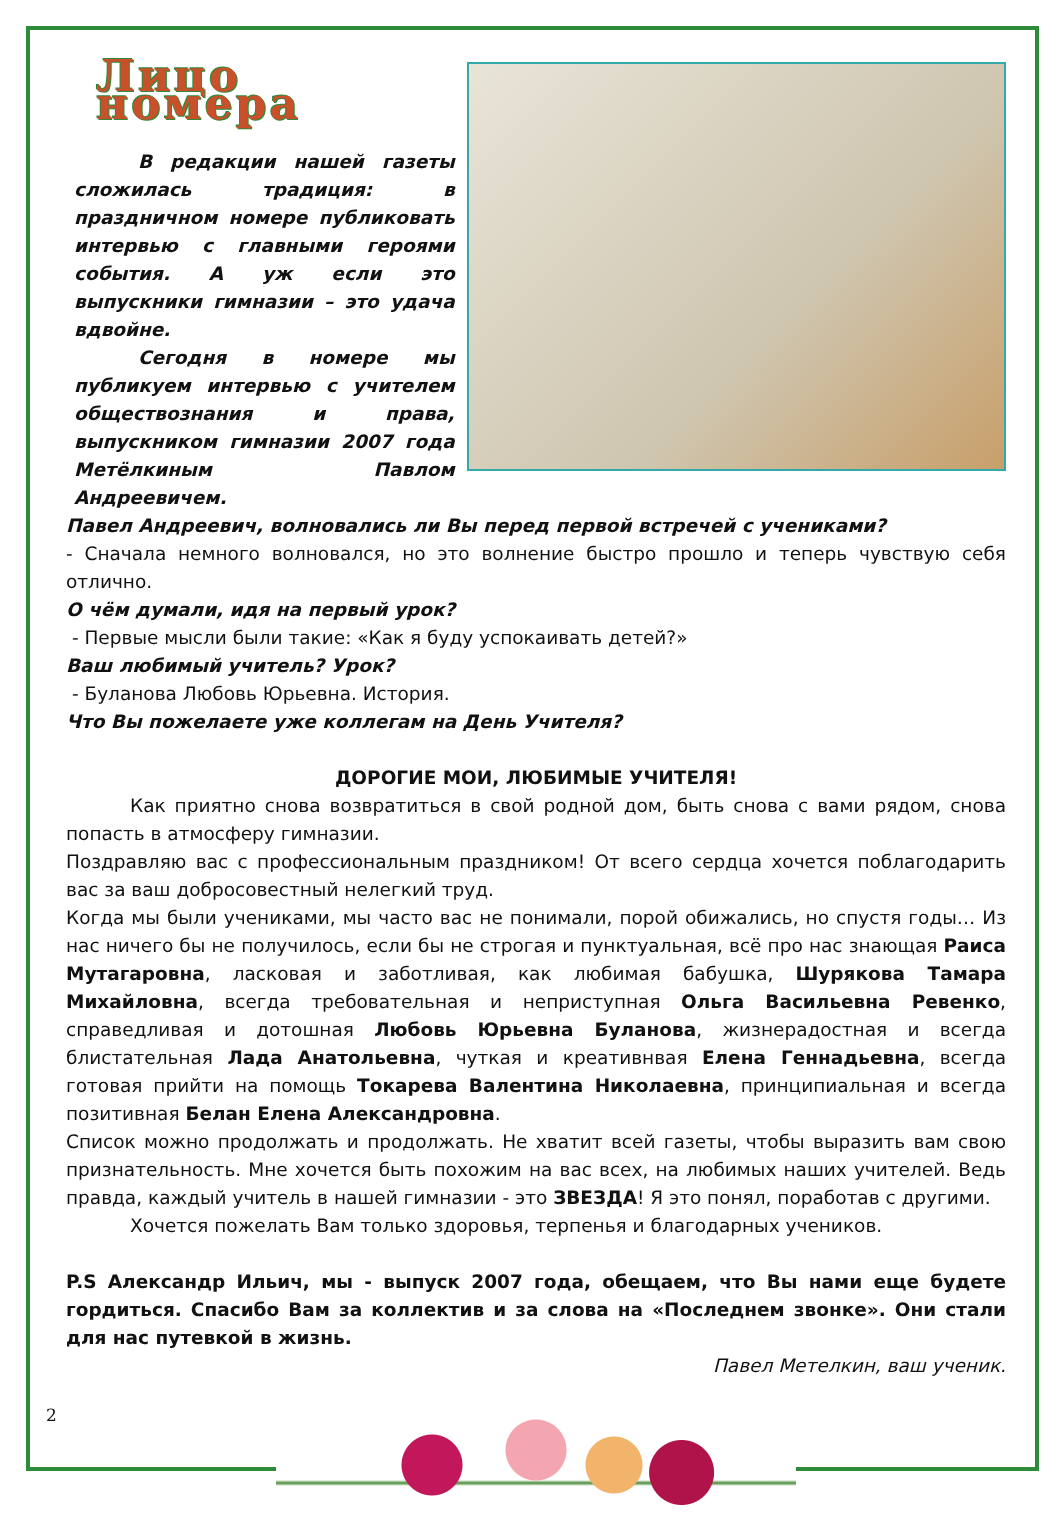Лицо номера
В редакции нашей газеты сложилась традиция: в праздничном номере публиковать интервью с главными героями события. А уж если это выпускники гимназии – это удача вдвойне.
Сегодня в номере мы публикуем интервью с учителем обществознания и права, выпускником гимназии 2007 года Метёлкиным Павлом Андреевичем.
Павел Андреевич, волновались ли Вы перед первой встречей с учениками?
- Сначала немного волновался, но это волнение быстро прошло и теперь чувствую себя отлично.
О чём думали, идя на первый урок?
- Первые мысли были такие: «Как я буду успокаивать детей?»
Ваш любимый учитель? Урок?
- Буланова Любовь Юрьевна. История.
Что Вы пожелаете уже коллегам на День Учителя?
ДОРОГИЕ МОИ, ЛЮБИМЫЕ УЧИТЕЛЯ!
Как приятно снова возвратиться в свой родной дом, быть снова с вами рядом, снова попасть в атмосферу гимназии.
Поздравляю вас с профессиональным праздником! От всего сердца хочется поблагодарить вас за ваш добросовестный нелегкий труд.
Когда мы были учениками, мы часто вас не понимали, порой обижались, но спустя годы… Из нас ничего бы не получилось, если бы не строгая и пунктуальная, всё про нас знающая Раиса Мутагаровна, ласковая и заботливая, как любимая бабушка, Шурякова Тамара Михайловна, всегда требовательная и неприступная Ольга Васильевна Ревенко, справедливая и дотошная Любовь Юрьевна Буланова, жизнерадостная и всегда блистательная Лада Анатольевна, чуткая и креативнвая Елена Геннадьевна, всегда готовая прийти на помощь Токарева Валентина Николаевна, принципиальная и всегда позитивная Белан Елена Александровна.
Список можно продолжать и продолжать. Не хватит всей газеты, чтобы выразить вам свою признательность. Мне хочется быть похожим на вас всех, на любимых наших учителей. Ведь правда, каждый учитель в нашей гимназии - это ЗВЕЗДА! Я это понял, поработав с другими.
Хочется пожелать Вам только здоровья, терпенья и благодарных учеников.
P.S Александр Ильич, мы - выпуск 2007 года, обещаем, что Вы нами еще будете гордиться. Спасибо Вам за коллектив и за слова на «Последнем звонке». Они стали для нас путевкой в жизнь.
Павел Метелкин, ваш ученик.
2